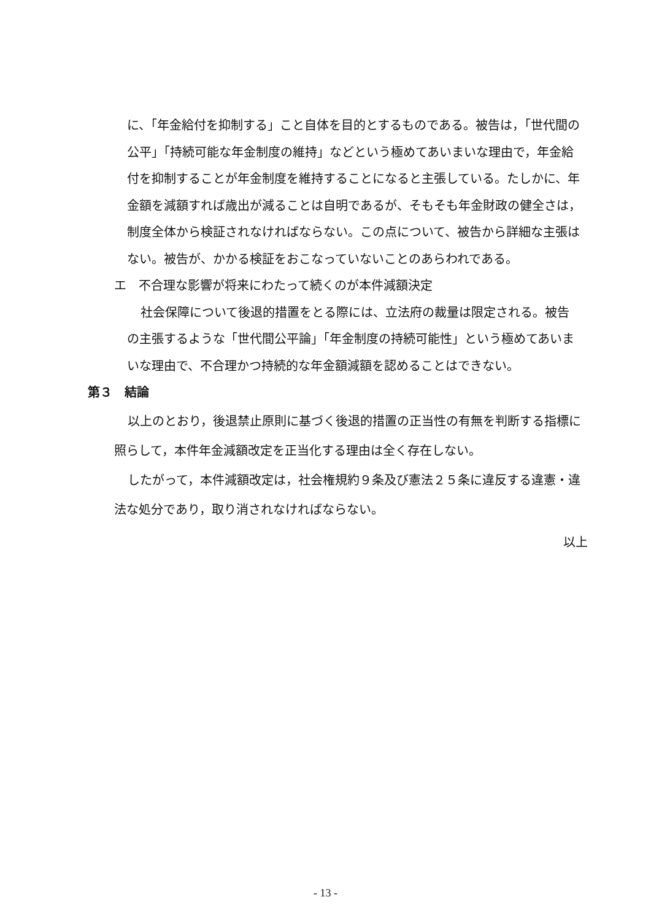に、「年金給付を抑制する」こと自体を目的とするものである。被告は，「世代間の公平」「持続可能な年金制度の維持」などという極めてあいまいな理由で，年金給付を抑制することが年金制度を維持することになると主張している。たしかに、年金額を減額すれば歳出が減ることは自明であるが、そもそも年金財政の健全さは，制度全体から検証されなければならない。この点について、被告から詳細な主張はない。被告が、かかる検証をおこなっていないことのあらわれである。
エ　不合理な影響が将来にわたって続くのが本件減額決定
社会保障について後退的措置をとる際には、立法府の裁量は限定される。被告の主張するような「世代間公平論」「年金制度の持続可能性」という極めてあいまいな理由で、不合理かつ持続的な年金額減額を認めることはできない。
第３　結論
以上のとおり，後退禁止原則に基づく後退的措置の正当性の有無を判断する指標に照らして，本件年金減額改定を正当化する理由は全く存在しない。
したがって，本件減額改定は，社会権規約９条及び憲法２５条に違反する違憲・違法な処分であり，取り消されなければならない。
以上
- 13 -